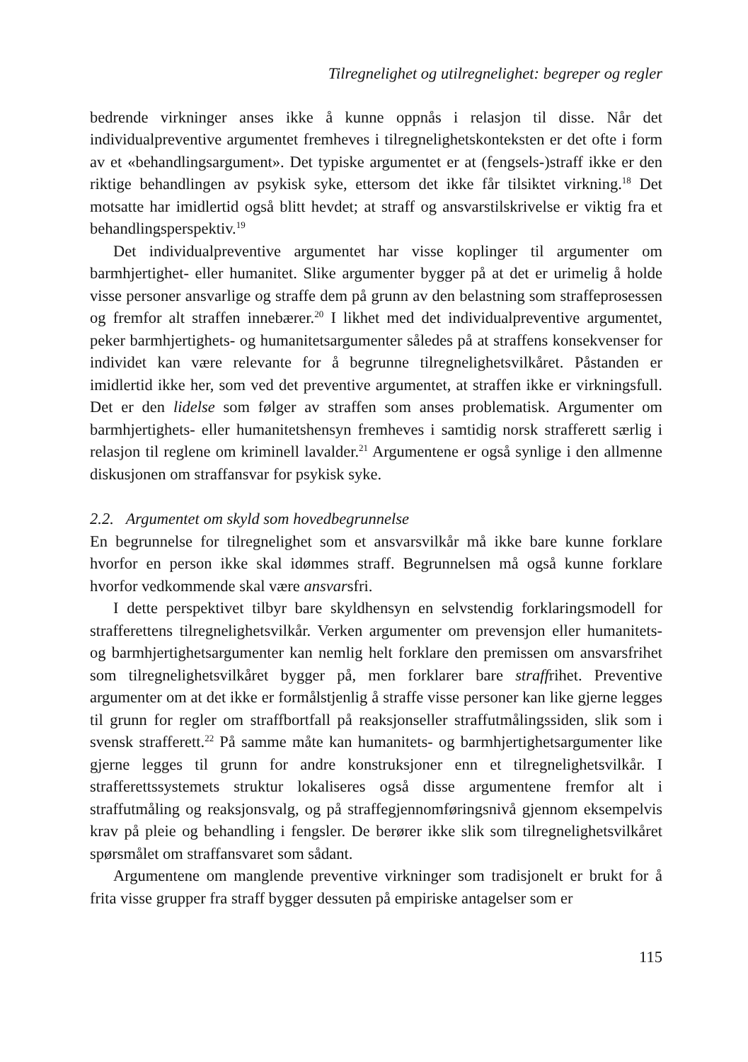Tilregnelighet og utilregnelighet: begreper og regler
bedrende virkninger anses ikke å kunne oppnås i relasjon til disse. Når det individualpreventive argumentet fremheves i tilregnelighetskonteksten er det ofte i form av et «behandlingsargument». Det typiske argumentet er at (fengsels-)straff ikke er den riktige behandlingen av psykisk syke, ettersom det ikke får tilsiktet virkning.<sup>18</sup> Det motsatte har imidlertid også blitt hevdet; at straff og ansvarstilskrivelse er viktig fra et behandlingsperspektiv.<sup>19</sup>
Det individualpreventive argumentet har visse koplinger til argumenter om barmhjertighet- eller humanitet. Slike argumenter bygger på at det er urimelig å holde visse personer ansvarlige og straffe dem på grunn av den belastning som straffeprosessen og fremfor alt straffen innebærer.<sup>20</sup> I likhet med det individualpreventive argumentet, peker barmhjertighets- og humanitetsargumenter således på at straffens konsekvenser for individet kan være relevante for å begrunne tilregnelighetsvilkåret. Påstanden er imidlertid ikke her, som ved det preventive argumentet, at straffen ikke er virkningsfull. Det er den lidelse som følger av straffen som anses problematisk. Argumenter om barmhjertighets- eller humanitetshensyn fremheves i samtidig norsk strafferett særlig i relasjon til reglene om kriminell lavalder.<sup>21</sup> Argumentene er også synlige i den allmenne diskusjonen om straffansvar for psykisk syke.
2.2. Argumentet om skyld som hovedbegrunnelse
En begrunnelse for tilregnelighet som et ansvarsvilkår må ikke bare kunne forklare hvorfor en person ikke skal idømmes straff. Begrunnelsen må også kunne forklare hvorfor vedkommende skal være ansvarsfri.
I dette perspektivet tilbyr bare skyldhensyn en selvstendig forklaringsmodell for strafferettens tilregnelighetsvilkår. Verken argumenter om prevensjon eller humanitets- og barmhjertighetsargumenter kan nemlig helt forklare den premissen om ansvarsfrihet som tilregnelighetsvilkåret bygger på, men forklarer bare straffrihet. Preventive argumenter om at det ikke er formålstjenlig å straffe visse personer kan like gjerne legges til grunn for regler om straffbortfall på reaksjonseller straffutmålingssiden, slik som i svensk strafferett.<sup>22</sup> På samme måte kan humanitets- og barmhjertighetsargumenter like gjerne legges til grunn for andre konstruksjoner enn et tilregnelighetsvilkår. I strafferettssystemets struktur lokaliseres også disse argumentene fremfor alt i straffutmåling og reaksjonsvalg, og på straffegjennomføringsnivå gjennom eksempelvis krav på pleie og behandling i fengsler. De berører ikke slik som tilregnelighetsvilkåret spørsmålet om straffansvaret som sådant.
Argumentene om manglende preventive virkninger som tradisjonelt er brukt for å frita visse grupper fra straff bygger dessuten på empiriske antagelser som er
115